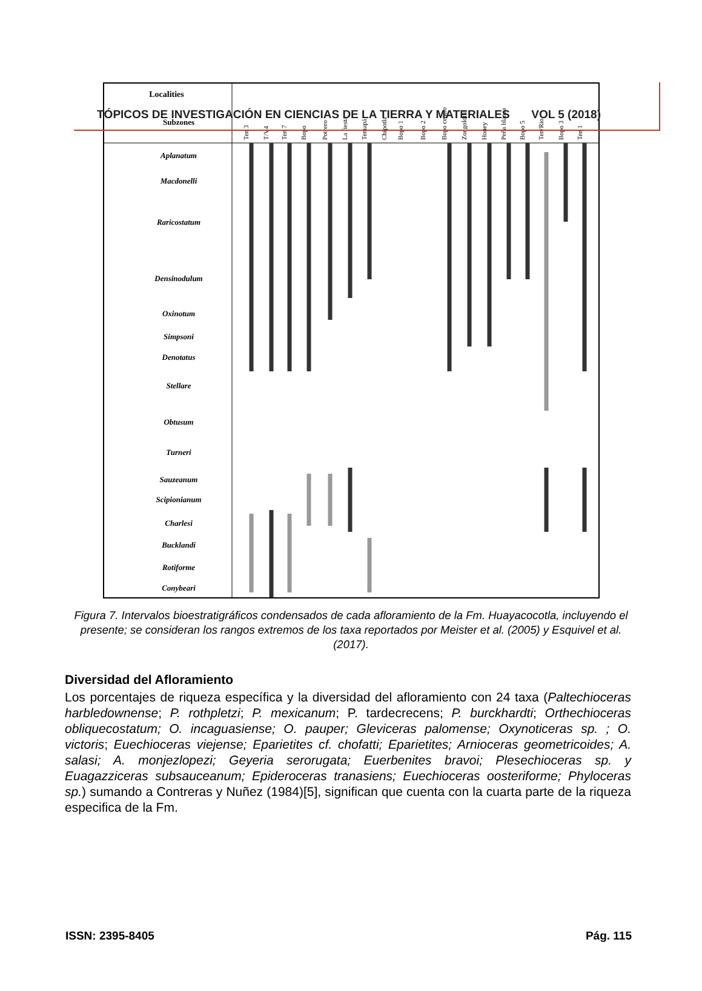TÓPICOS DE INVESTIGACIÓN EN CIENCIAS DE LA TIERRA Y MATERIALES VOL 5 (2018)
Localities
Subzones
Ten 3
T/V4
Ten 7
Bopo
Potrero
La fiesta
Temapá
Chipotla
Bopo 1
Bopo 2
Bopo centro
Zongolotla
Honey
Peña blanca
Bopo 5
Ten/Rio
Bopo 3
Ten 1
Aplanatum
Macdonelli
Raricostatum
Densinodulum
Oxinotum
Simpsoni
Denotatus
Stellare
Obtusum
Turneri
Sauzeanum
Scipionianum
Charlesi
Bucklandi
Rotiforme
Conybeari
Figura 7. Intervalos bioestratigráficos condensados de cada afloramiento de la Fm. Huayacocotla, incluyendo el presente; se consideran los rangos extremos de los taxa reportados por Meister et al. (2005) y Esquivel et al. (2017).
Diversidad del Afloramiento
Los porcentajes de riqueza específica y la diversidad del afloramiento con 24 taxa (Paltechioceras harbledownense; P. rothpletzi; P. mexicanum; P. tardecrecens; P. burckhardti; Orthechioceras obliquecostatum; O. incaguasiense; O. pauper; Gleviceras palomense; Oxynoticeras sp. ; O. victoris; Euechioceras viejense; Eparietites cf. chofatti; Eparietites; Arnioceras geometricoides; A. salasi; A. monjezlopezi; Geyeria serorugata; Euerbenites bravoi; Plesechioceras sp. y Euagazziceras subsauceanum; Epideroceras tranasiens; Euechioceras oosteriforme; Phyloceras sp.) sumando a Contreras y Nuñez (1984)[5], significan que cuenta con la cuarta parte de la riqueza especifica de la Fm.
ISSN: 2395-8405 Pág. 115